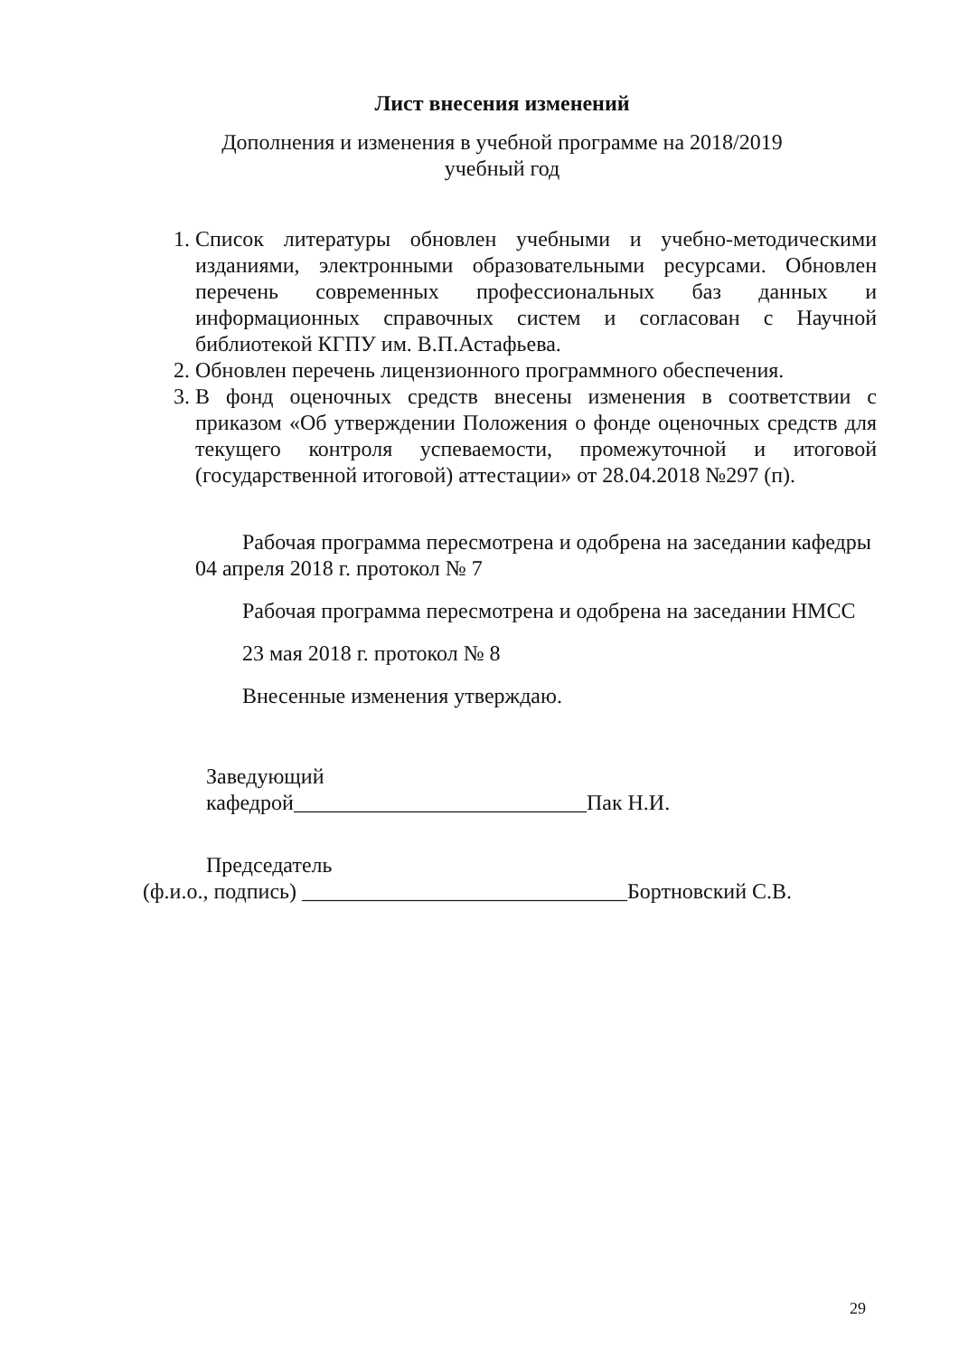Лист внесения изменений
Дополнения и изменения в учебной программе на 2018/2019
учебный год
1. Список литературы обновлен учебными и учебно-методическими изданиями, электронными образовательными ресурсами. Обновлен перечень современных профессиональных баз данных и информационных справочных систем и согласован с Научной библиотекой КГПУ им. В.П.Астафьева.
2. Обновлен перечень лицензионного программного обеспечения.
3. В фонд оценочных средств внесены изменения в соответствии с приказом «Об утверждении Положения о фонде оценочных средств для текущего контроля успеваемости, промежуточной и итоговой (государственной итоговой) аттестации» от 28.04.2018 №297 (п).
Рабочая программа пересмотрена и одобрена на заседании кафедры 04 апреля 2018 г. протокол № 7
Рабочая программа пересмотрена и одобрена на заседании НМСС
23 мая 2018 г. протокол № 8
Внесенные изменения утверждаю.
Заведующий
кафедрой___________________________Пак Н.И.
Председатель
(ф.и.о., подпись) ______________________________Бортновский С.В.
29